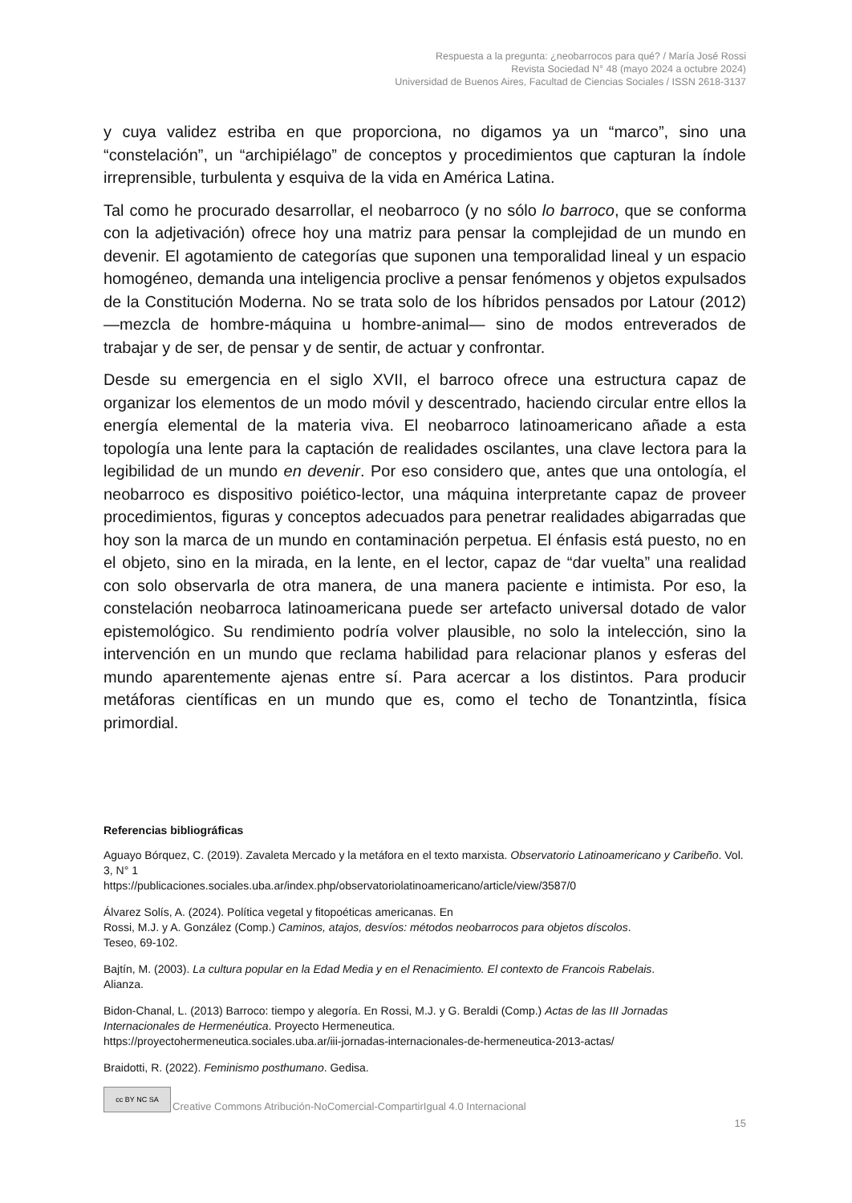Respuesta a la pregunta: ¿neobarrocos para qué? / María José Rossi
Revista Sociedad N° 48 (mayo 2024 a octubre 2024)
Universidad de Buenos Aires, Facultad de Ciencias Sociales / ISSN 2618-3137
y cuya validez estriba en que proporciona, no digamos ya un “marco”, sino una “constelación”, un “archipiélago” de conceptos y procedimientos que capturan la índole irreprensible, turbulenta y esquiva de la vida en América Latina.
Tal como he procurado desarrollar, el neobarroco (y no sólo lo barroco, que se conforma con la adjetivación) ofrece hoy una matriz para pensar la complejidad de un mundo en devenir. El agotamiento de categorías que suponen una temporalidad lineal y un espacio homogéneo, demanda una inteligencia proclive a pensar fenómenos y objetos expulsados de la Constitución Moderna. No se trata solo de los híbridos pensados por Latour (2012) —mezcla de hombre-máquina u hombre-animal— sino de modos entreverados de trabajar y de ser, de pensar y de sentir, de actuar y confrontar.
Desde su emergencia en el siglo XVII, el barroco ofrece una estructura capaz de organizar los elementos de un modo móvil y descentrado, haciendo circular entre ellos la energía elemental de la materia viva. El neobarroco latinoamericano añade a esta topología una lente para la captación de realidades oscilantes, una clave lectora para la legibilidad de un mundo en devenir. Por eso considero que, antes que una ontología, el neobarroco es dispositivo poiético-lector, una máquina interpretante capaz de proveer procedimientos, figuras y conceptos adecuados para penetrar realidades abigarradas que hoy son la marca de un mundo en contaminación perpetua. El énfasis está puesto, no en el objeto, sino en la mirada, en la lente, en el lector, capaz de “dar vuelta” una realidad con solo observarla de otra manera, de una manera paciente e intimista. Por eso, la constelación neobarroca latinoamericana puede ser artefacto universal dotado de valor epistemológico. Su rendimiento podría volver plausible, no solo la intelección, sino la intervención en un mundo que reclama habilidad para relacionar planos y esferas del mundo aparentemente ajenas entre sí. Para acercar a los distintos. Para producir metáforas científicas en un mundo que es, como el techo de Tonantzintla, física primordial.
Referencias bibliográficas
Aguayo Bórquez, C. (2019). Zavaleta Mercado y la metáfora en el texto marxista. Observatorio Latinoamericano y Caribeño. Vol. 3, N° 1
https://publicaciones.sociales.uba.ar/index.php/observatoriolatinoamericano/article/view/3587/0
Álvarez Solís, A. (2024). Política vegetal y fitopoéticas americanas. En
Rossi, M.J. y A. González (Comp.) Caminos, atajos, desvíos: métodos neobarrocos para objetos díscolos.
Teseo, 69-102.
Bajtín, M. (2003). La cultura popular en la Edad Media y en el Renacimiento. El contexto de Francois Rabelais.
Alianza.
Bidon-Chanal, L. (2013) Barroco: tiempo y alegoría. En Rossi, M.J. y G. Beraldi (Comp.) Actas de las III Jornadas Internacionales de Hermenéutica. Proyecto Hermeneutica.
https://proyectohermeneutica.sociales.uba.ar/iii-jornadas-internacionales-de-hermeneutica-2013-actas/
Braidotti, R. (2022). Feminismo posthumano. Gedisa.
cc BY NC SA
Creative Commons Atribución-NoComercial-CompartirIgual 4.0 Internacional
15